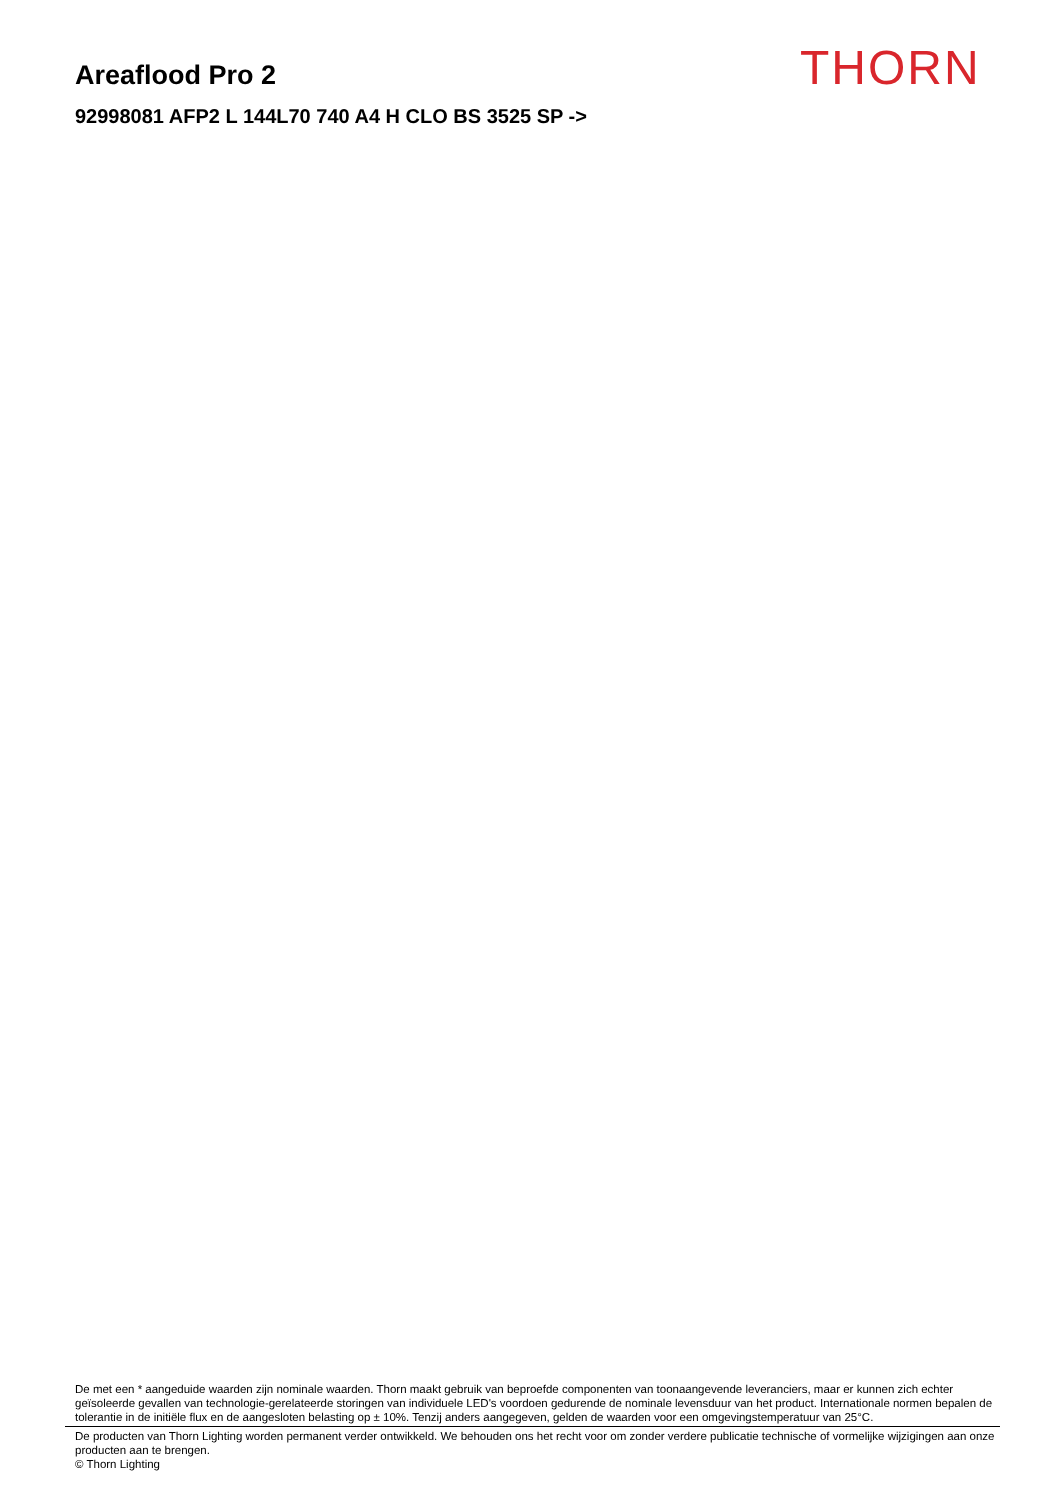THORN
Areaflood Pro 2
92998081 AFP2 L 144L70 740 A4 H CLO BS 3525 SP ->
De met een * aangeduide waarden zijn nominale waarden. Thorn maakt gebruik van beproefde componenten van toonaangevende leveranciers, maar er kunnen zich echter geïsoleerde gevallen van technologie-gerelateerde storingen van individuele LED's voordoen gedurende de nominale levensduur van het product. Internationale normen bepalen de tolerantie in de initiële flux en de aangesloten belasting op ± 10%. Tenzij anders aangegeven, gelden de waarden voor een omgevingstemperatuur van 25°C.
De producten van Thorn Lighting worden permanent verder ontwikkeld. We behouden ons het recht voor om zonder verdere publicatie technische of vormelijke wijzigingen aan onze producten aan te brengen.
© Thorn Lighting